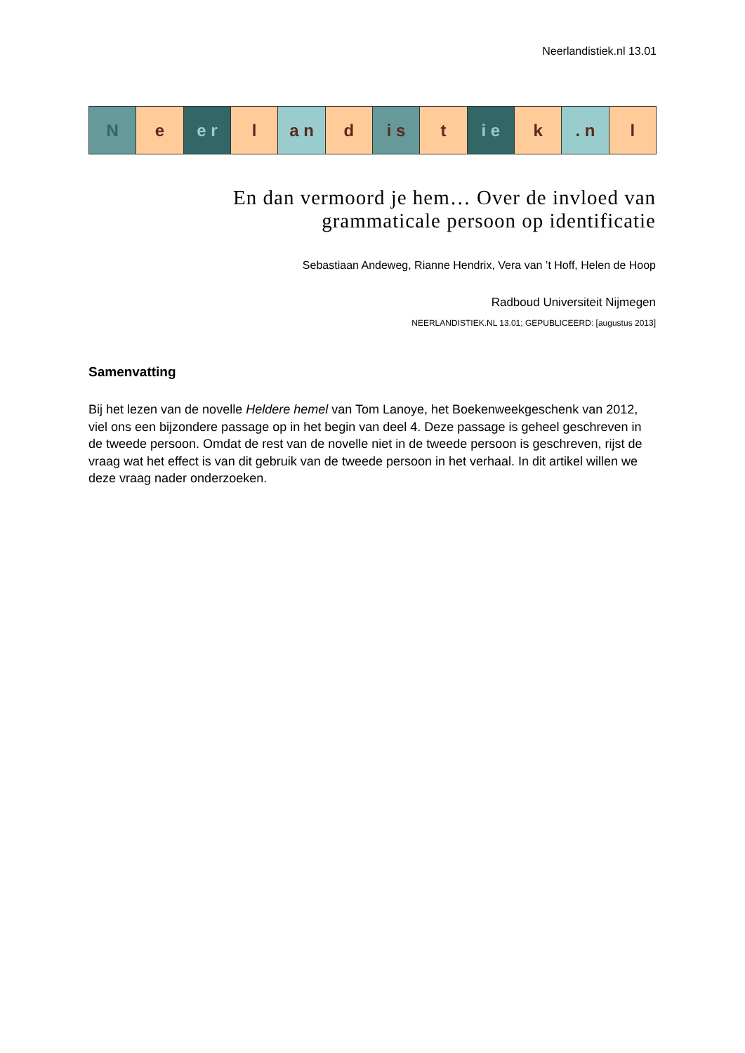Neerlandistiek.nl 13.01
N e e r l a n d i s t i e k . n l
En dan vermoord je hem… Over de invloed van
grammaticale persoon op identificatie
Sebastiaan Andeweg, Rianne Hendrix, Vera van ’t Hoff, Helen de Hoop
Radboud Universiteit Nijmegen
NEERLANDISTIEK.NL 13.01; GEPUBLICEERD: [augustus 2013]
Samenvatting
Bij het lezen van de novelle Heldere hemel van Tom Lanoye, het Boekenweekgeschenk van 2012, viel ons een bijzondere passage op in het begin van deel 4. Deze passage is geheel geschreven in de tweede persoon. Omdat de rest van de novelle niet in de tweede persoon is geschreven, rijst de vraag wat het effect is van dit gebruik van de tweede persoon in het verhaal. In dit artikel willen we deze vraag nader onderzoeken.